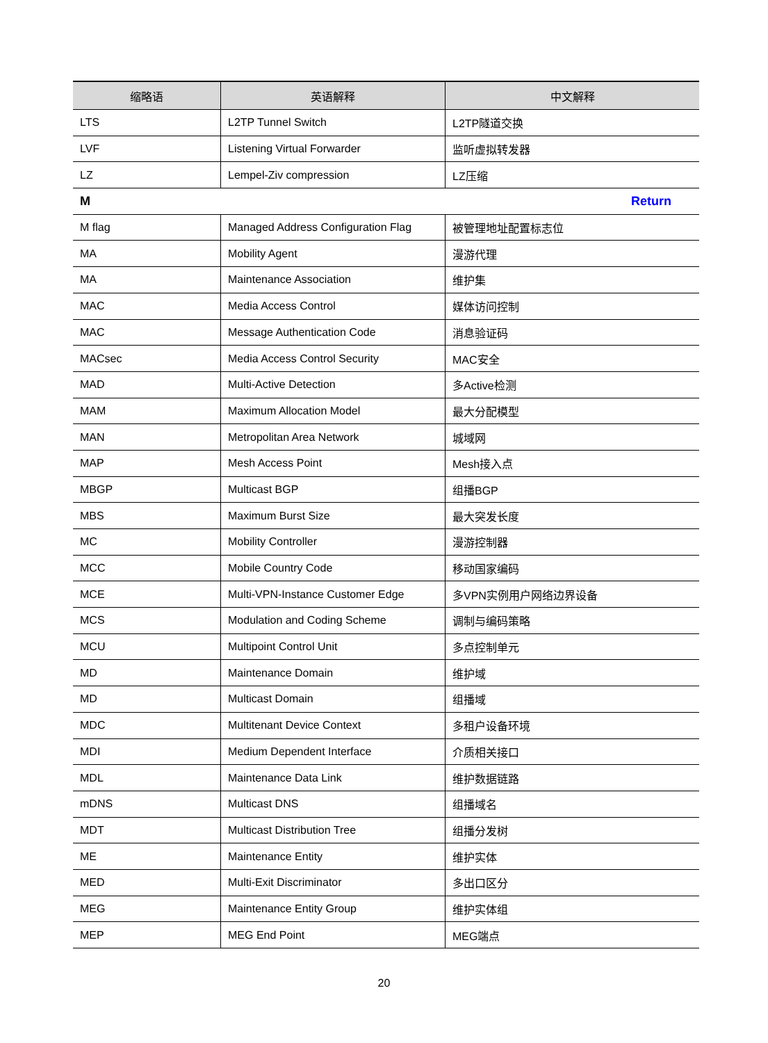| 缩略语 | 英语解释 | 中文解释 |
| --- | --- | --- |
| LTS | L2TP Tunnel Switch | L2TP隧道交换 |
| LVF | Listening Virtual Forwarder | 监听虚拟转发器 |
| LZ | Lempel-Ziv compression | LZ压缩 |
| M Return | | |
| M flag | Managed Address Configuration Flag | 被管理地址配置标志位 |
| MA | Mobility Agent | 漫游代理 |
| MA | Maintenance Association | 维护集 |
| MAC | Media Access Control | 媒体访问控制 |
| MAC | Message Authentication Code | 消息验证码 |
| MACsec | Media Access Control Security | MAC安全 |
| MAD | Multi-Active Detection | 多Active检测 |
| MAM | Maximum Allocation Model | 最大分配模型 |
| MAN | Metropolitan Area Network | 城域网 |
| MAP | Mesh Access Point | Mesh接入点 |
| MBGP | Multicast BGP | 组播BGP |
| MBS | Maximum Burst Size | 最大突发长度 |
| MC | Mobility Controller | 漫游控制器 |
| MCC | Mobile Country Code | 移动国家编码 |
| MCE | Multi-VPN-Instance Customer Edge | 多VPN实例用户网络边界设备 |
| MCS | Modulation and Coding Scheme | 调制与编码策略 |
| MCU | Multipoint Control Unit | 多点控制单元 |
| MD | Maintenance Domain | 维护域 |
| MD | Multicast Domain | 组播域 |
| MDC | Multitenant Device Context | 多租户设备环境 |
| MDI | Medium Dependent Interface | 介质相关接口 |
| MDL | Maintenance Data Link | 维护数据链路 |
| mDNS | Multicast DNS | 组播域名 |
| MDT | Multicast Distribution Tree | 组播分发树 |
| ME | Maintenance Entity | 维护实体 |
| MED | Multi-Exit Discriminator | 多出口区分 |
| MEG | Maintenance Entity Group | 维护实体组 |
| MEP | MEG End Point | MEG端点 |
20